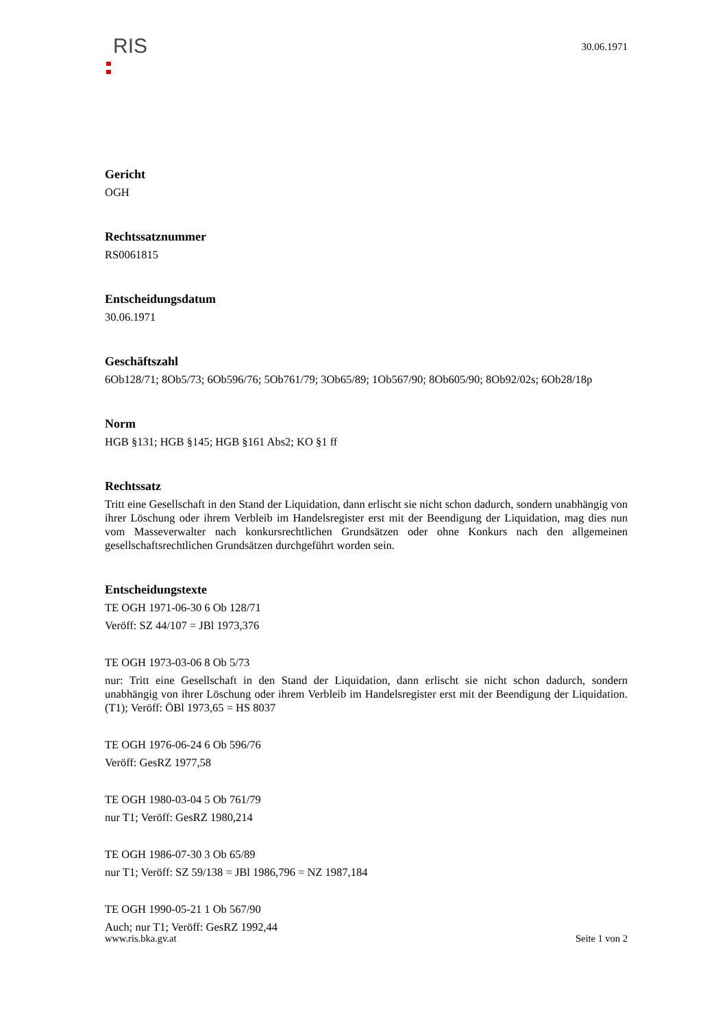RIS
30.06.1971
Gericht
OGH
Rechtssatznummer
RS0061815
Entscheidungsdatum
30.06.1971
Geschäftszahl
6Ob128/71; 8Ob5/73; 6Ob596/76; 5Ob761/79; 3Ob65/89; 1Ob567/90; 8Ob605/90; 8Ob92/02s; 6Ob28/18p
Norm
HGB §131; HGB §145; HGB §161 Abs2; KO §1 ff
Rechtssatz
Tritt eine Gesellschaft in den Stand der Liquidation, dann erlischt sie nicht schon dadurch, sondern unabhängig von ihrer Löschung oder ihrem Verbleib im Handelsregister erst mit der Beendigung der Liquidation, mag dies nun vom Masseverwalter nach konkursrechtlichen Grundsätzen oder ohne Konkurs nach den allgemeinen gesellschaftsrechtlichen Grundsätzen durchgeführt worden sein.
Entscheidungstexte
TE OGH 1971-06-30 6 Ob 128/71
Veröff: SZ 44/107 = JBl 1973,376
TE OGH 1973-03-06 8 Ob 5/73
nur: Tritt eine Gesellschaft in den Stand der Liquidation, dann erlischt sie nicht schon dadurch, sondern unabhängig von ihrer Löschung oder ihrem Verbleib im Handelsregister erst mit der Beendigung der Liquidation. (T1); Veröff: ÖBl 1973,65 = HS 8037
TE OGH 1976-06-24 6 Ob 596/76
Veröff: GesRZ 1977,58
TE OGH 1980-03-04 5 Ob 761/79
nur T1; Veröff: GesRZ 1980,214
TE OGH 1986-07-30 3 Ob 65/89
nur T1; Veröff: SZ 59/138 = JBl 1986,796 = NZ 1987,184
TE OGH 1990-05-21 1 Ob 567/90
Auch; nur T1; Veröff: GesRZ 1992,44
www.ris.bka.gv.at Seite 1 von 2